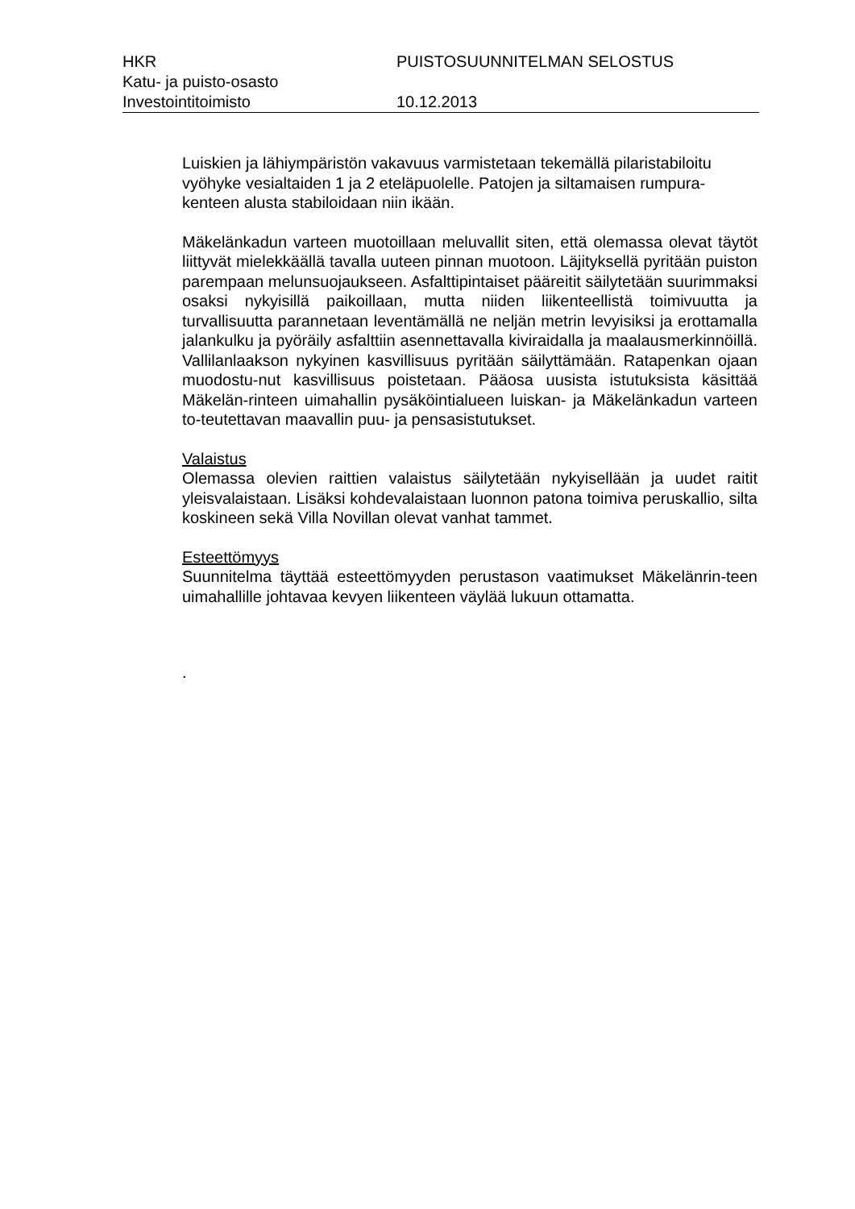HKR PUISTOSUUNNITELMAN SELOSTUS
Katu- ja puisto-osasto
Investointitoimisto 10.12.2013
Luiskien ja lähiympäristön vakavuus varmistetaan tekemällä pilaristabiloitu vyöhyke vesialtaiden 1 ja 2 eteläpuolelle. Patojen ja siltamaisen rumpura-kenteen alusta stabiloidaan niin ikään.
Mäkelänkadun varteen muotoillaan meluvallit siten, että olemassa olevat täytöt liittyvät mielekkäällä tavalla uuteen pinnan muotoon. Läjityksellä pyritään puiston parempaan melunsuojaukseen. Asfalttipintaiset päärei­tit säilytetään suurimmaksi osaksi nykyisillä paikoillaan, mutta niiden liikenteellistä toimivuutta ja turvallisuutta parannetaan leventämällä ne neljän metrin levyisiksi ja erottamalla jalankulku ja pyöräily asfalttiin asennettavalla kiviraidalla ja maalausmerkinnöillä. Vallilanlaakson nykyinen kasvillisuus pyritään säilyttämään. Ratapenkan ojaan muodostu-nut kasvillisuus poistetaan. Pääosa uusista istutuksista käsittää Mäkelän-rinteen uimahallin pysäköintialueen luiskan- ja Mäkelänkadun varteen to-teutettavan maavallin puu- ja pensasistutukset.
Valaistus
Olemassa olevien raittien valaistus säilytetään nykyisellään ja uudet raitit yleisvalaistaan. Lisäksi kohdevalaistaan luonnon patona toimiva peruskallio, silta koskineen sekä Villa Novillan olevat vanhat tammet.
Esteettömyys
Suunnitelma täyttää esteettömyyden perustason vaatimukset Mäkelänrin-teen uimahallille johtavaa kevyen liikenteen väylää lukuun ottamatta.
.